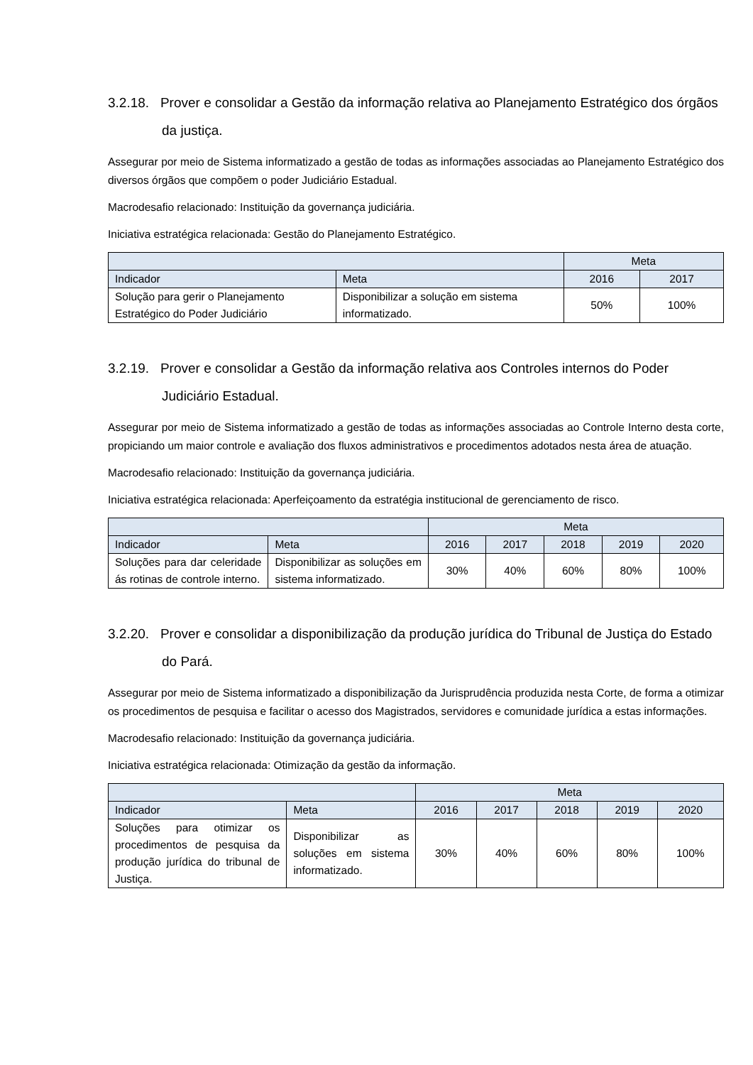3.2.18. Prover e consolidar a Gestão da informação relativa ao Planejamento Estratégico dos órgãos da justiça.
Assegurar por meio de Sistema informatizado a gestão de todas as informações associadas ao Planejamento Estratégico dos diversos órgãos que compõem o poder Judiciário Estadual.
Macrodesafio relacionado: Instituição da governança judiciária.
Iniciativa estratégica relacionada: Gestão do Planejamento Estratégico.
| | | Meta | |
| --- | --- | --- | --- |
| Indicador | Meta | 2016 | 2017 |
| Solução para gerir o Planejamento Estratégico do Poder Judiciário | Disponibilizar a solução em sistema informatizado. | 50% | 100% |
3.2.19. Prover e consolidar a Gestão da informação relativa aos Controles internos do Poder Judiciário Estadual.
Assegurar por meio de Sistema informatizado a gestão de todas as informações associadas ao Controle Interno desta corte, propiciando um maior controle e avaliação dos fluxos administrativos e procedimentos adotados nesta área de atuação.
Macrodesafio relacionado: Instituição da governança judiciária.
Iniciativa estratégica relacionada: Aperfeiçoamento da estratégia institucional de gerenciamento de risco.
| | | Meta | | | | |
| --- | --- | --- | --- | --- | --- | --- |
| Indicador | Meta | 2016 | 2017 | 2018 | 2019 | 2020 |
| Soluções para dar celeridade ás rotinas de controle interno. | Disponibilizar as soluções em sistema informatizado. | 30% | 40% | 60% | 80% | 100% |
3.2.20. Prover e consolidar a disponibilização da produção jurídica do Tribunal de Justiça do Estado do Pará.
Assegurar por meio de Sistema informatizado a disponibilização da Jurisprudência produzida nesta Corte, de forma a otimizar os procedimentos de pesquisa e facilitar o acesso dos Magistrados, servidores e comunidade jurídica a estas informações.
Macrodesafio relacionado: Instituição da governança judiciária.
Iniciativa estratégica relacionada: Otimização da gestão da informação.
| | | Meta | | | | |
| --- | --- | --- | --- | --- | --- | --- |
| Indicador | Meta | 2016 | 2017 | 2018 | 2019 | 2020 |
| Soluções para otimizar os procedimentos de pesquisa da produção jurídica do tribunal de Justiça. | Disponibilizar as soluções em sistema informatizado. | 30% | 40% | 60% | 80% | 100% |